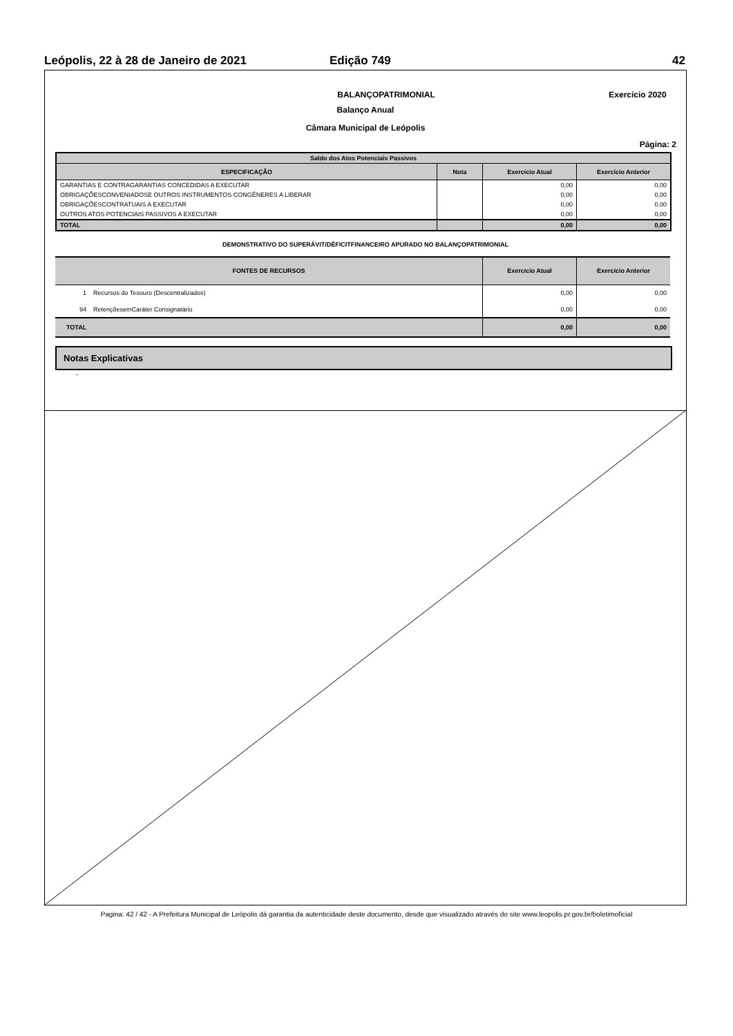Leópolis, 22 à 28 de Janeiro de 2021 Edição 749 42
BALANÇOPATRIMONIAL Exercício 2020
Balanço Anual
Câmara Municipal de Leópolis
Página: 2
| Saldo dos Atos Potenciais Passivos | | | |
| --- | --- | --- | --- |
| ESPECIFICAÇÃO | Nota | Exercício Atual | Exercício Anterior |
| GARANTIAS E CONTRAGARANTIAS CONCEDIDAS A EXECUTAR | | 0,00 | 0,00 |
| OBRIGAÇÕESCONVENIADOSE OUTROS INSTRUMENTOS CONGÊNERES A LIBERAR | | 0,00 | 0,00 |
| OBRIGAÇÕESCONTRATUAIS A EXECUTAR | | 0,00 | 0,00 |
| OUTROS ATOS POTENCIAIS PASSIVOS A EXECUTAR | | 0,00 | 0,00 |
| TOTAL | | 0,00 | 0,00 |
DEMONSTRATIVO DO SUPERÁVIT/DÉFICITFINANCEIRO APURADO NO BALANÇOPATRIMONIAL
| FONTES DE RECURSOS | | Exercício Atual | Exercício Anterior |
| --- | --- | --- | --- |
| 1 | Recursos do Tesouro (Descentralizados) | 0,00 | 0,00 |
| 94 | RetençõesemCaráter Consignatário | 0,00 | 0,00 |
| TOTAL | | 0,00 | 0,00 |
Notas Explicativas
-
Pagina: 42 / 42 - A Prefeitura Municipal de Leópolis dá garantia da autenticidade deste documento, desde que visualizado através do site www.leopolis.pr.gov.br/boletimoficial